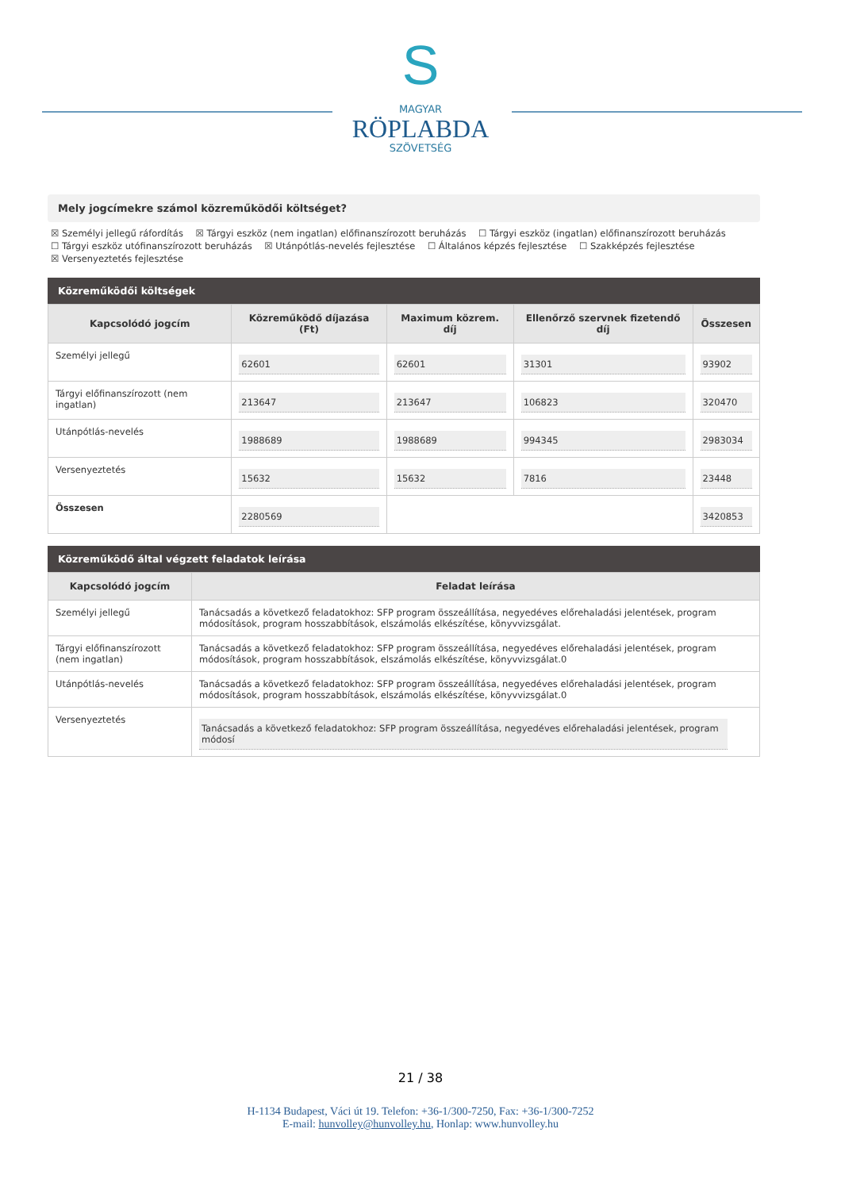S
MAGYAR
RÖPLABDA
SZÖVETSÉG
Mely jogcímekre számol közreműködői költséget?
☒ Személyi jellegű ráfordítás ☒ Tárgyi eszköz (nem ingatlan) előfinanszírozott beruházás ☐ Tárgyi eszköz (ingatlan) előfinanszírozott beruházás
☐ Tárgyi eszköz utófinanszírozott beruházás ☒ Utánpótlás-nevelés fejlesztése ☐ Általános képzés fejlesztése ☐ Szakképzés fejlesztése
☒ Versenyeztetés fejlesztése
Közreműködői költségek
| Kapcsolódó jogcím | Közreműködő díjazása (Ft) | Maximum közrem. díj | Ellenőrző szervnek fizetendő díj | Összesen |
| --- | --- | --- | --- | --- |
| Személyi jellegű | 62601 | 62601 | 31301 | 93902 |
| Tárgyi előfinanszírozott (nem ingatlan) | 213647 | 213647 | 106823 | 320470 |
| Utánpótlás-nevelés | 1988689 | 1988689 | 994345 | 2983034 |
| Versenyeztetés | 15632 | 15632 | 7816 | 23448 |
| Összesen | 2280569 | | | 3420853 |
Közreműködő által végzett feladatok leírása
| Kapcsolódó jogcím | Feladat leírása |
| --- | --- |
| Személyi jellegű | Tanácsadás a következő feladatokhoz: SFP program összeállítása, negyedéves előrehaladási jelentések, program módosítások, program hosszabbítások, elszámolás elkészítése, könyvvizsgálat. |
| Tárgyi előfinanszírozott (nem ingatlan) | Tanácsadás a következő feladatokhoz: SFP program összeállítása, negyedéves előrehaladási jelentések, program módosítások, program hosszabbítások, elszámolás elkészítése, könyvvizsgálat.0 |
| Utánpótlás-nevelés | Tanácsadás a következő feladatokhoz: SFP program összeállítása, negyedéves előrehaladási jelentések, program módosítások, program hosszabbítások, elszámolás elkészítése, könyvvizsgálat.0 |
| Versenyeztetés | Tanácsadás a következő feladatokhoz: SFP program összeállítása, negyedéves előrehaladási jelentések, program módosí |
21 / 38
H-1134 Budapest, Váci út 19. Telefon: +36-1/300-7250, Fax: +36-1/300-7252
E-mail: hunvolley@hunvolley.hu, Honlap: www.hunvolley.hu